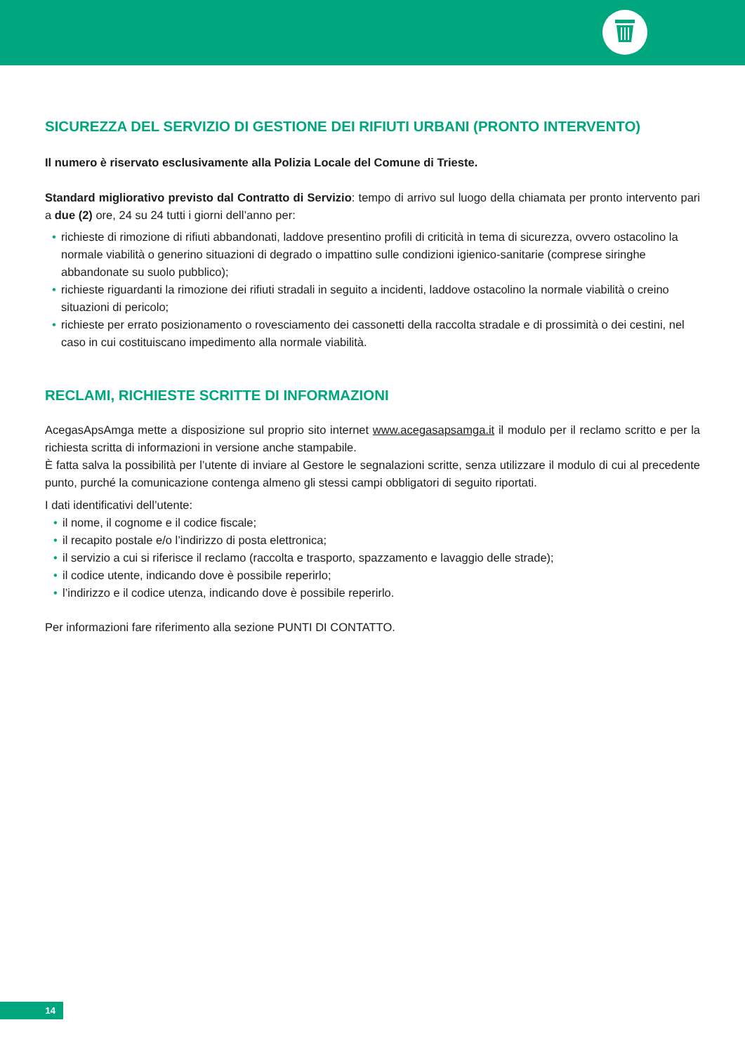SICUREZZA DEL SERVIZIO DI GESTIONE DEI RIFIUTI URBANI (PRONTO INTERVENTO)
Il numero è riservato esclusivamente alla Polizia Locale del Comune di Trieste.
Standard migliorativo previsto dal Contratto di Servizio: tempo di arrivo sul luogo della chiamata per pronto intervento pari a due (2) ore, 24 su 24 tutti i giorni dell’anno per:
• richieste di rimozione di rifiuti abbandonati, laddove presentino profili di criticità in tema di sicurezza, ovvero ostacolino la normale viabilità o generino situazioni di degrado o impattino sulle condizioni igienico-sanitarie (comprese siringhe abbandonate su suolo pubblico);
• richieste riguardanti la rimozione dei rifiuti stradali in seguito a incidenti, laddove ostacolino la normale viabilità o creino situazioni di pericolo;
• richieste per errato posizionamento o rovesciamento dei cassonetti della raccolta stradale e di prossimità o dei cestini, nel caso in cui costituiscano impedimento alla normale viabilità.
RECLAMI, RICHIESTE SCRITTE DI INFORMAZIONI
AcegasApsAmga mette a disposizione sul proprio sito internet www.acegasapsamga.it il modulo per il reclamo scritto e per la richiesta scritta di informazioni in versione anche stampabile.
È fatta salva la possibilità per l’utente di inviare al Gestore le segnalazioni scritte, senza utilizzare il modulo di cui al precedente punto, purché la comunicazione contenga almeno gli stessi campi obbligatori di seguito riportati.
I dati identificativi dell’utente:
• il nome, il cognome e il codice fiscale;
• il recapito postale e/o l’indirizzo di posta elettronica;
• il servizio a cui si riferisce il reclamo (raccolta e trasporto, spazzamento e lavaggio delle strade);
• il codice utente, indicando dove è possibile reperirlo;
• l’indirizzo e il codice utenza, indicando dove è possibile reperirlo.
Per informazioni fare riferimento alla sezione PUNTI DI CONTATTO.
14